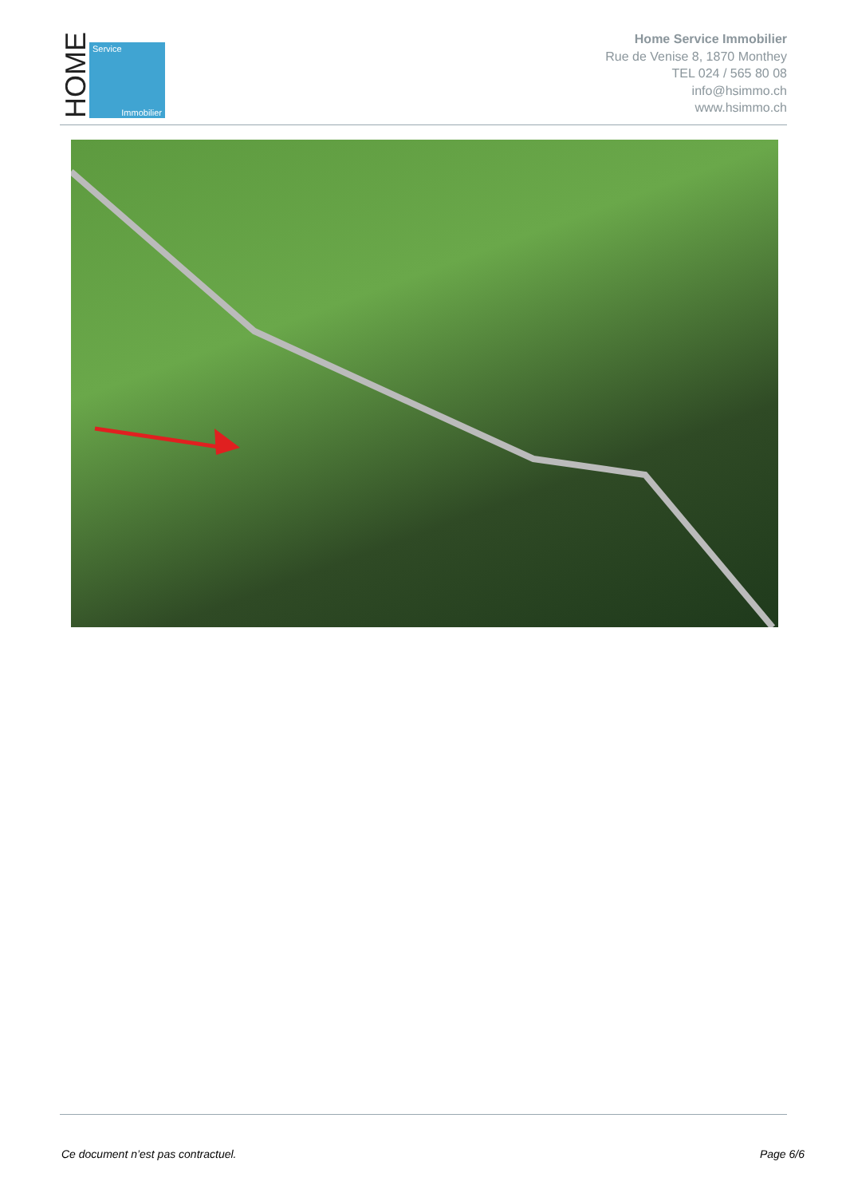HOME
Service
Immobilier
Home Service Immobilier
Rue de Venise 8, 1870 Monthey
TEL 024 / 565 80 08
info@hsimmo.ch
www.hsimmo.ch
Ce document n’est pas contractuel. Page 6/6